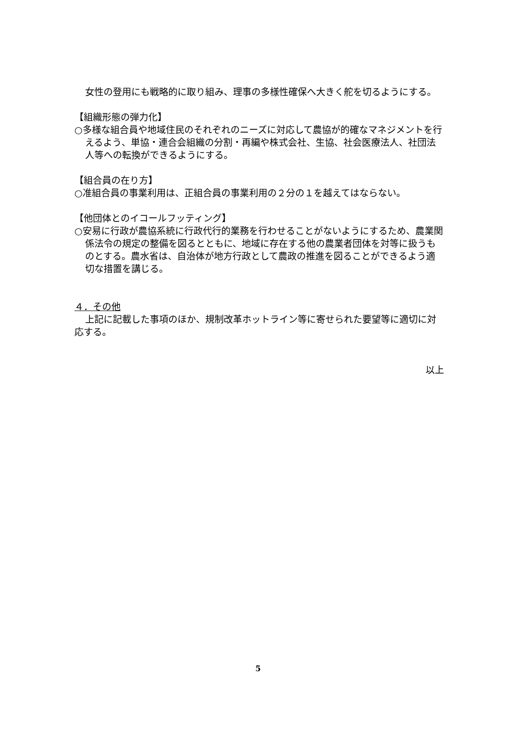女性の登用にも戦略的に取り組み、理事の多様性確保へ大きく舵を切るようにする。
【組織形態の弾力化】
○多様な組合員や地域住民のそれぞれのニーズに対応して農協が的確なマネジメントを行えるよう、単協・連合会組織の分割・再編や株式会社、生協、社会医療法人、社団法人等への転換ができるようにする。
【組合員の在り方】
○准組合員の事業利用は、正組合員の事業利用の２分の１を越えてはならない。
【他団体とのイコールフッティング】
○安易に行政が農協系統に行政代行的業務を行わせることがないようにするため、農業関係法令の規定の整備を図るとともに、地域に存在する他の農業者団体を対等に扱うものとする。農水省は、自治体が地方行政として農政の推進を図ることができるよう適切な措置を講じる。
４．その他
上記に記載した事項のほか、規制改革ホットライン等に寄せられた要望等に適切に対応する。
以上
5